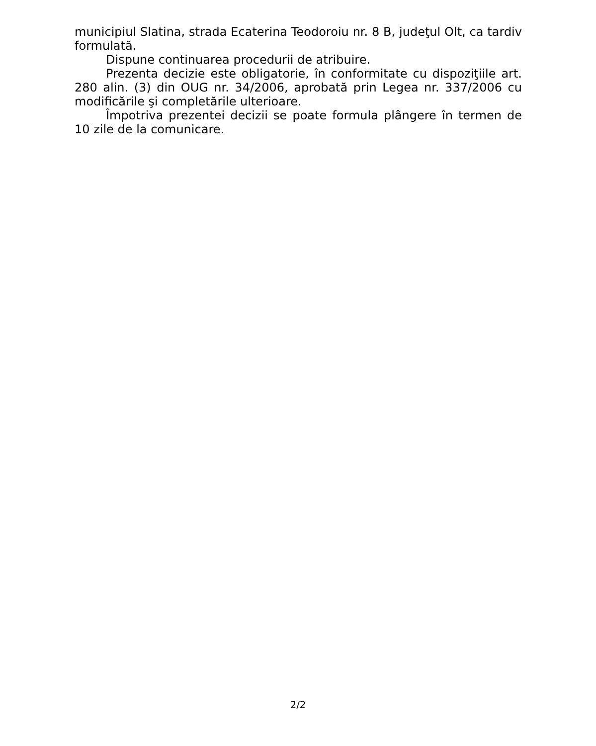municipiul Slatina, strada Ecaterina Teodoroiu nr. 8 B, judeţul Olt, ca tardiv formulată.
Dispune continuarea procedurii de atribuire.
Prezenta decizie este obligatorie, în conformitate cu dispoziţiile art. 280 alin. (3) din OUG nr. 34/2006, aprobată prin Legea nr. 337/2006 cu modificările şi completările ulterioare.
Împotriva prezentei decizii se poate formula plângere în termen de 10 zile de la comunicare.
2/2